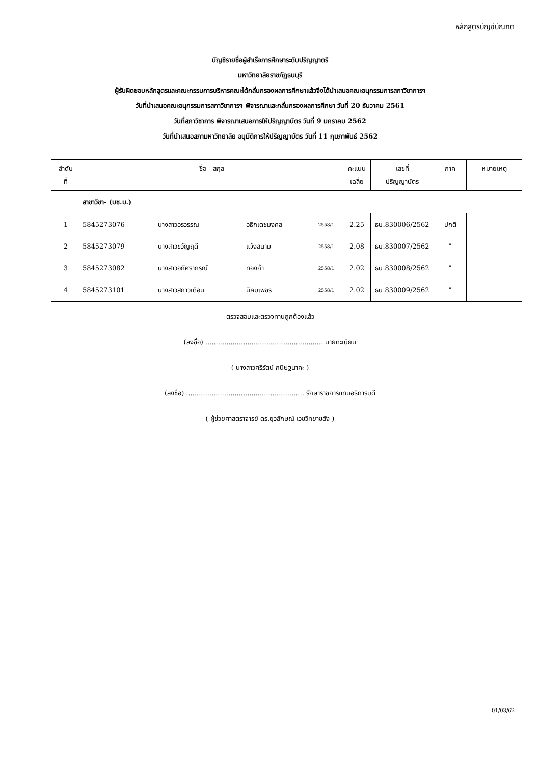หลักสูตรบัญชีบัณฑิต
บัญชีรายชื่อผู้สำเร็จการศึกษาระดับปริญญาตรี
มหาวิทยาลัยราชภัฏธนบุรี
ผู้รับผิดชอบหลักสูตรและคณะกรรมการบริหารคณะได้กลั่นกรองผลการศึกษาแล้วจึงได้นำเสนอคณะอนุกรรมการสภาวิชาการฯ
วันที่นำเสนอคณะอนุกรรมการสภาวิชาการฯ พิจารณาและกลั่นกรองผลการศึกษา วันที่ 20 ธันวาคม 2561
วันที่สภาวิชาการ พิจารณาเสนอการให้ปริญญาบัตร วันที่ 9 มกราคม 2562
วันที่นำเสนอสภามหาวิทยาลัย อนุมัติการให้ปริญญาบัตร วันที่ 11 กุมภาพันธ์ 2562
| ลำดับ ที่ | ชื่อ - สกุล | | | | คะแนน เฉลี่ย | เลขที่ ปริญญาบัตร | ภาค | หมายเหตุ |
| --- | --- | --- | --- | --- | --- | --- | --- | --- |
| | สาขาวิชา- (บช.บ.) | | | | | | | |
| 1 | 5845273076 | นางสาวอรวรรณ | อธิกเดชมงคล | 2558/1 | 2.25 | ธบ.830006/2562 | ปกติ | |
| 2 | 5845273079 | นางสาวขวัญฤดี | แจ้งสนาม | 2558/1 | 2.08 | ธบ.830007/2562 | " | |
| 3 | 5845273082 | นางสาวอภัศราภรณ์ | ทองก่ำ | 2558/1 | 2.02 | ธบ.830008/2562 | " | |
| 4 | 5845273101 | นางสาวสกาวเดือน | นิคมเพชร | 2558/1 | 2.02 | ธบ.830009/2562 | " | |
ตรวจสอบและตรวจทานถูกต้องแล้ว
(ลงชื่อ) ........................................................ นายทะเบียน
( นางสาวศรีรัตน์ กนิษฐนาคะ )
(ลงชื่อ) ........................................................ รักษาราชการแทนอธิการบดี
( ผู้ช่วยศาสตราจารย์ ดร.ยุวลักษณ์ เวชวิทยาขลัง )
01/03/62